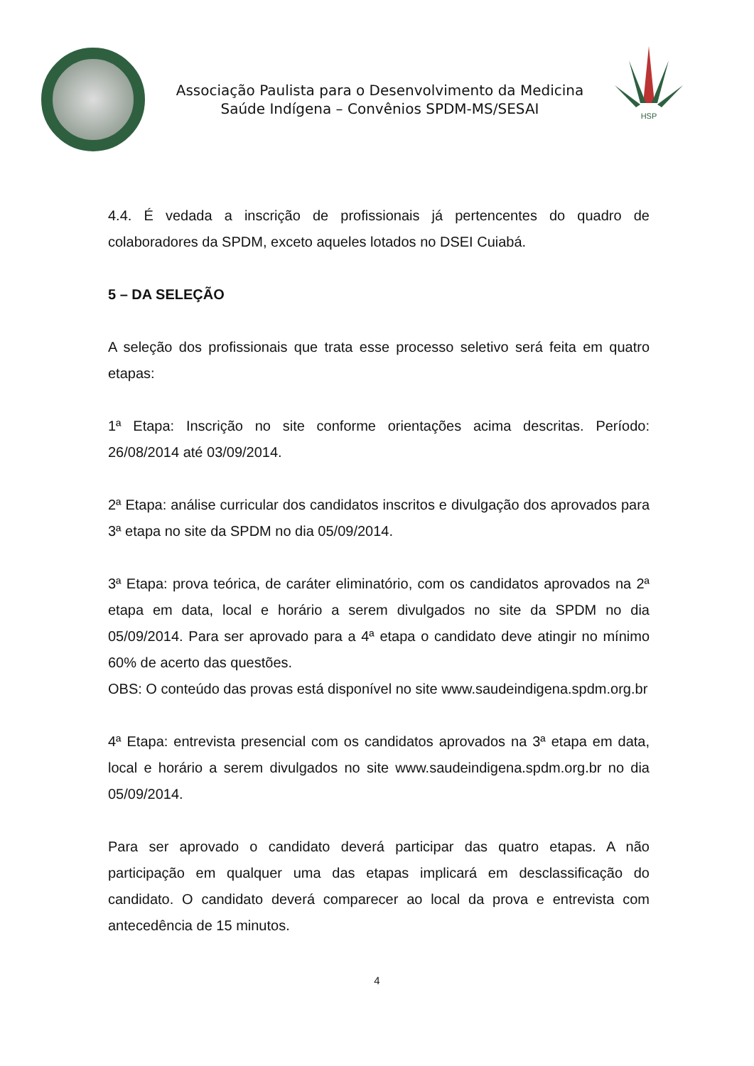Associação Paulista para o Desenvolvimento da Medicina
Saúde Indígena – Convênios SPDM-MS/SESAI
HSP
4.4. É vedada a inscrição de profissionais já pertencentes do quadro de colaboradores da SPDM, exceto aqueles lotados no DSEI Cuiabá.
5 – DA SELEÇÃO
A seleção dos profissionais que trata esse processo seletivo será feita em quatro etapas:
1ª Etapa: Inscrição no site conforme orientações acima descritas. Período: 26/08/2014 até 03/09/2014.
2ª Etapa: análise curricular dos candidatos inscritos e divulgação dos aprovados para 3ª etapa no site da SPDM no dia 05/09/2014.
3ª Etapa: prova teórica, de caráter eliminatório, com os candidatos aprovados na 2ª etapa em data, local e horário a serem divulgados no site da SPDM no dia 05/09/2014. Para ser aprovado para a 4ª etapa o candidato deve atingir no mínimo 60% de acerto das questões.
OBS: O conteúdo das provas está disponível no site www.saudeindigena.spdm.org.br
4ª Etapa: entrevista presencial com os candidatos aprovados na 3ª etapa em data, local e horário a serem divulgados no site www.saudeindigena.spdm.org.br no dia 05/09/2014.
Para ser aprovado o candidato deverá participar das quatro etapas. A não participação em qualquer uma das etapas implicará em desclassificação do candidato. O candidato deverá comparecer ao local da prova e entrevista com antecedência de 15 minutos.
4